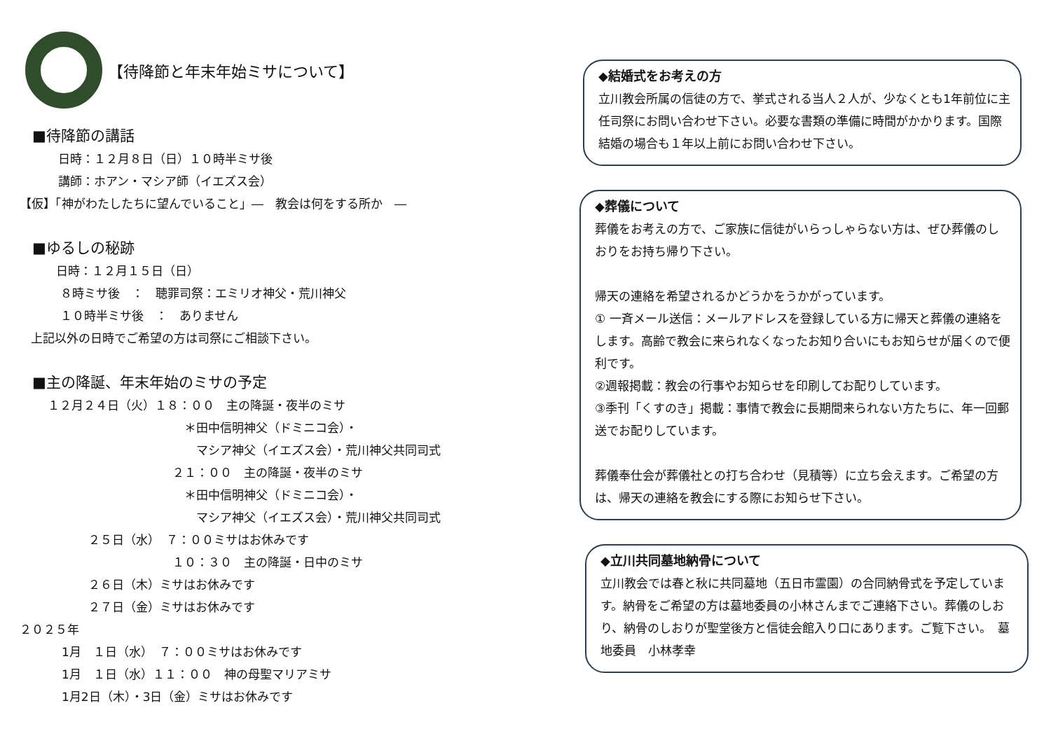【待降節と年末年始ミサについて】
■待降節の講話
日時：１２月８日（日）１０時半ミサ後
講師：ホアン・マシア師（イエズス会）
【仮】「神がわたしたちに望んでいること」―　教会は何をする所か　―
■ゆるしの秘跡
日時：１２月１５日（日）
８時ミサ後　：　聴罪司祭：エミリオ神父・荒川神父
１０時半ミサ後　：　ありません
上記以外の日時でご希望の方は司祭にご相談下さい。
■主の降誕、年末年始のミサの予定
１２月２４日（火）１８：００　主の降誕・夜半のミサ
＊田中信明神父（ドミニコ会）・
マシア神父（イエズス会）・荒川神父共同司式
２１：００　主の降誕・夜半のミサ
＊田中信明神父（ドミニコ会）・
マシア神父（イエズス会）・荒川神父共同司式
２５日（水）　７：００ミサはお休みです
１０：３０　主の降誕・日中のミサ
２６日（木）ミサはお休みです
２７日（金）ミサはお休みです
２０２５年
1月　１日（水）　７：００ミサはお休みです
1月　１日（水）１１：００　神の母聖マリアミサ
1月2日（木）・3日（金）ミサはお休みです
◆結婚式をお考えの方
立川教会所属の信徒の方で、挙式される当人２人が、少なくとも1年前位に主任司祭にお問い合わせ下さい。必要な書類の準備に時間がかかります。国際結婚の場合も１年以上前にお問い合わせ下さい。
◆葬儀について
葬儀をお考えの方で、ご家族に信徒がいらっしゃらない方は、ぜひ葬儀のしおりをお持ち帰り下さい。
帰天の連絡を希望されるかどうかをうかがっています。
① 一斉メール送信：メールアドレスを登録している方に帰天と葬儀の連絡をします。高齢で教会に来られなくなったお知り合いにもお知らせが届くので便利です。
②週報掲載：教会の行事やお知らせを印刷してお配りしています。
③季刊「くすのき」掲載：事情で教会に長期間来られない方たちに、年一回郵送でお配りしています。
葬儀奉仕会が葬儀社との打ち合わせ（見積等）に立ち会えます。ご希望の方は、帰天の連絡を教会にする際にお知らせ下さい。
◆立川共同墓地納骨について
立川教会では春と秋に共同墓地（五日市霊園）の合同納骨式を予定しています。納骨をご希望の方は墓地委員の小林さんまでご連絡下さい。葬儀のしおり、納骨のしおりが聖堂後方と信徒会館入り口にあります。ご覧下さい。　墓地委員　小林孝幸